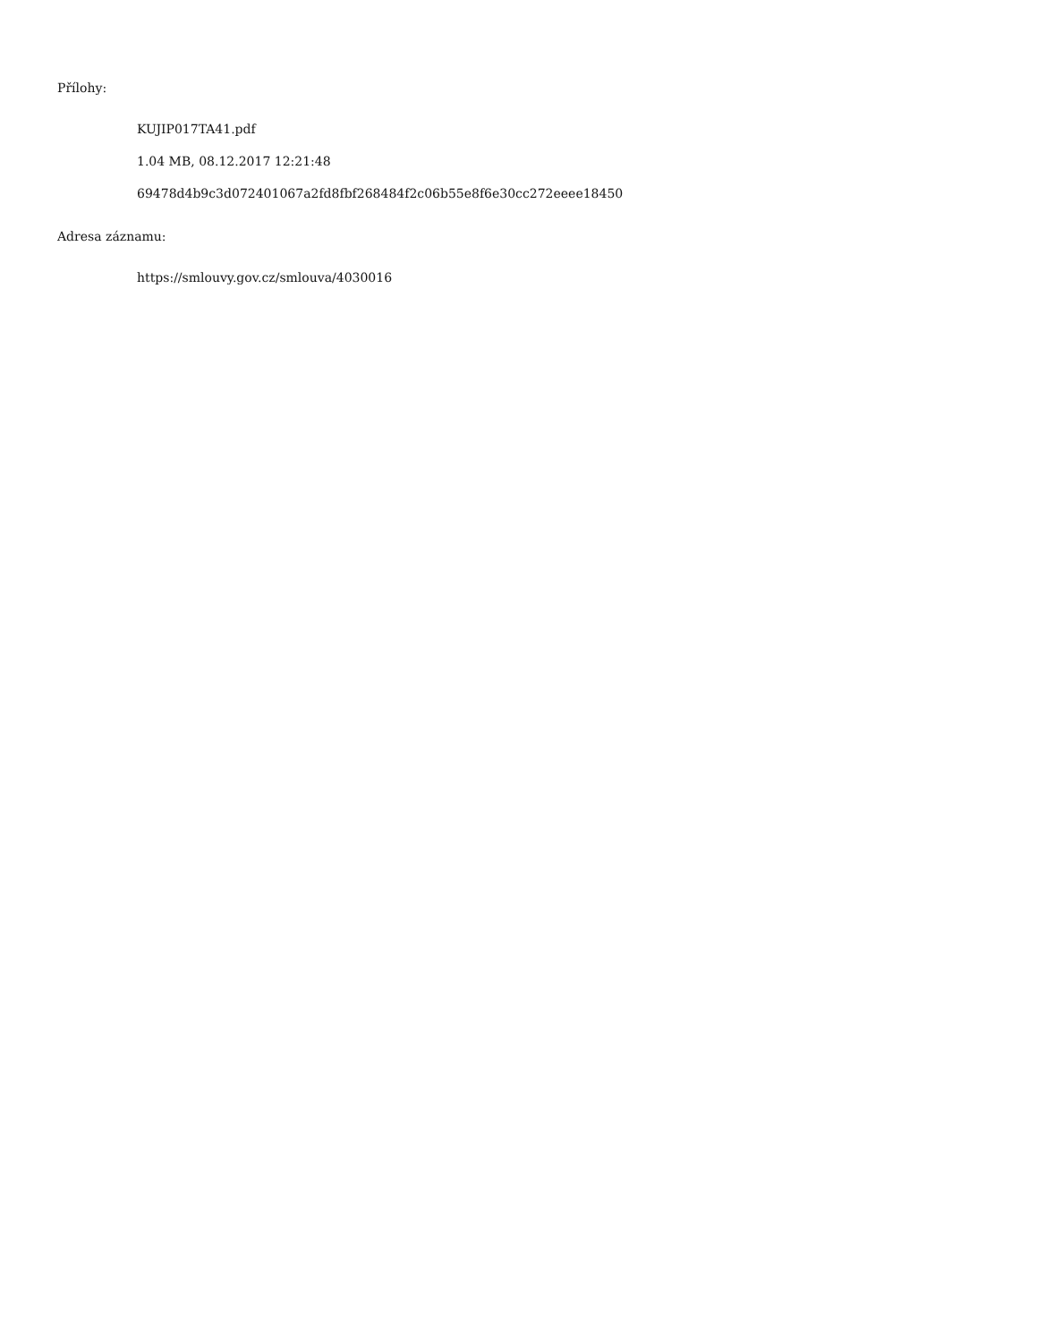Přílohy:
KUJIP017TA41.pdf
1.04 MB, 08.12.2017 12:21:48
69478d4b9c3d072401067a2fd8fbf268484f2c06b55e8f6e30cc272eeee18450
Adresa záznamu:
https://smlouvy.gov.cz/smlouva/4030016